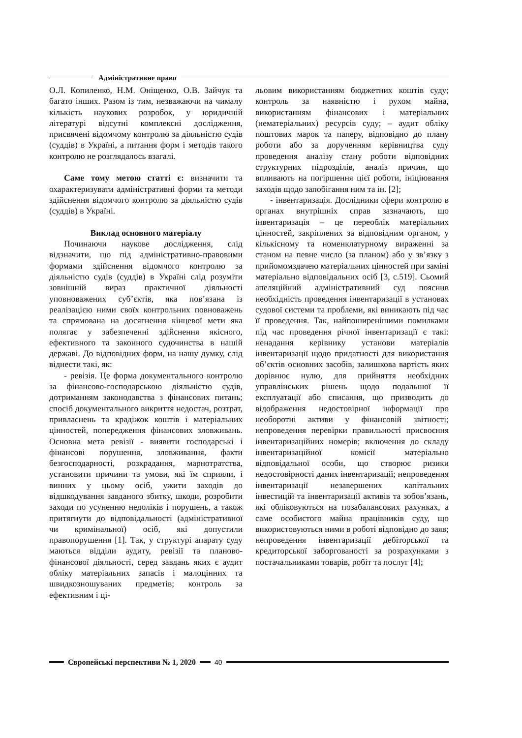Адміністративне право
О.Л. Копиленко, Н.М. Оніщенко, О.В. Зайчук та багато інших. Разом із тим, незважаючи на чималу кількість наукових розробок, у юридичній літературі відсутні комплексні дослідження, присвячені відомчому контролю за діяльністю судів (суддів) в Україні, а питання форм і методів такого контролю не розглядалось взагалі.
Саме тому метою статті є: визначити та охарактеризувати адміністративні форми та методи здійснення відомчого контролю за діяльністю судів (суддів) в Україні.
Виклад основного матеріалу
Починаючи наукове дослідження, слід відзначити, що під адміністративно-правовими формами здійснення відомчого контролю за діяльністю судів (суддів) в Україні слід розуміти зовнішній вираз практичної діяльності уповноважених суб’єктів, яка пов’язана із реалізацією ними своїх контрольних повноважень та спрямована на досягнення кінцевої мети яка полягає у забезпеченні здійснення якісного, ефективного та законного судочинства в нашій державі. До відповідних форм, на нашу думку, слід віднести такі, як:
- ревізія. Це форма документального контролю за фінансово-господарською діяльністю судів, дотриманням законодавства з фінансових питань; спосіб документального викриття недостач, розтрат, привласнень та крадіжок коштів і матеріальних цінностей, попередження фінансових зловживань. Основна мета ревізії - виявити господарські і фінансові порушення, зловживання, факти безгосподарності, розкрадання, марнотратства, установити причини та умови, які їм сприяли, і винних у цьому осіб, ужити заходів до відшкодування завданого збитку, шкоди, розробити заходи по усуненню недоліків і порушень, а також притягнути до відповідальності (адміністративної чи кримінальної) осіб, які допустили правопорушення [1]. Так, у структурі апарату суду маються відділи аудиту, ревізії та планово-фінансової діяльності, серед завдань яких є аудит обліку матеріальних запасів і малоцінних та швидкозношуваних предметів; контроль за ефективним і ці-
льовим використанням бюджетних коштів суду; контроль за наявністю і рухом майна, використанням фінансових і матеріальних (нематеріальних) ресурсів суду; – аудит обліку поштових марок та паперу, відповідно до плану роботи або за дорученням керівництва суду проведення аналізу стану роботи відповідних структурних підрозділів, аналіз причин, що впливають на погіршення цієї роботи, ініціювання заходів щодо запобігання ним та ін. [2];
- інвентаризація. Дослідники сфери контролю в органах внутрішніх справ зазначають, що інвентаризація – це переоблік матеріальних цінностей, закріплених за відповідним органом, у кількісному та номенклатурному вираженні за станом на певне число (за планом) або у зв’язку з прийомомздачею матеріальних цінностей при заміні матеріально відповідальних осіб [3, с.519]. Сьомий апеляційний адміністративний суд пояснив необхідність проведення інвентаризації в установах судової системи та проблеми, які виникають під час її проведення. Так, найпоширенішими помилками під час проведення річної інвентаризації є такі: ненадання керівнику установи матеріалів інвентаризації щодо придатності для використання об’єктів основних засобів, залишкова вартість яких дорівнює нулю, для прийняття необхідних управлінських рішень щодо подальшої її експлуатації або списання, що призводить до відображення недостовірної інформації про необоротні активи у фінансовій звітності; непроведення перевірки правильності присвоєння інвентаризаційних номерів; включення до складу інвентаризаційної комісії матеріально відповідальної особи, що створює ризики недостовірності даних інвентаризації; непроведення інвентаризації незавершених капітальних інвестицій та інвентаризації активів та зобов’язань, які обліковуються на позабалансових рахунках, а саме особистого майна працівників суду, що використовуються ними в роботі відповідно до заяв; непроведення інвентаризації дебіторської та кредиторської заборгованості за розрахунками з постачальниками товарів, робіт та послуг [4];
Європейські перспективи № 1, 2020
40